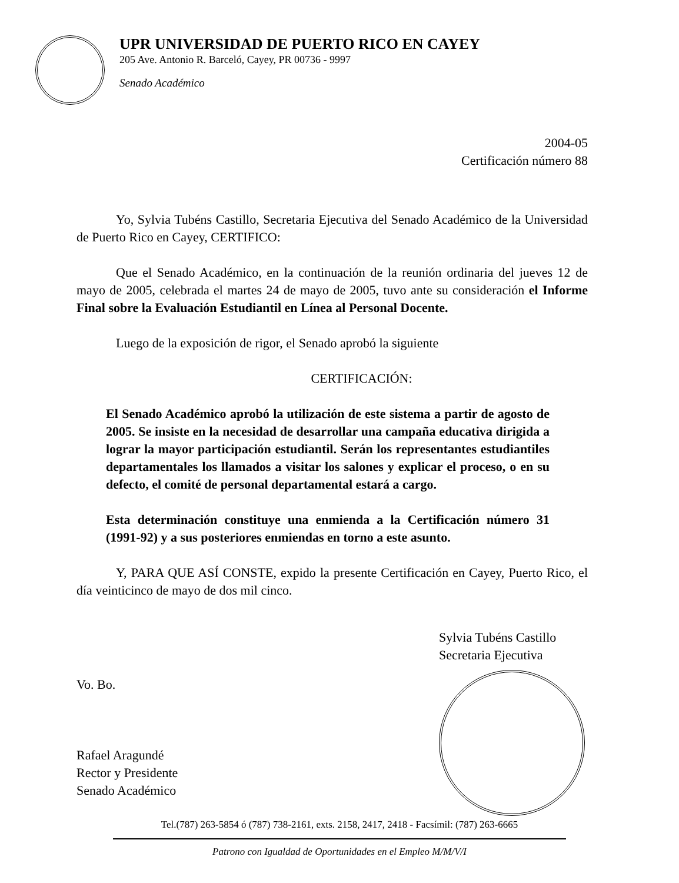UPR UNIVERSIDAD DE PUERTO RICO EN CAYEY
205 Ave. Antonio R. Barceló, Cayey, PR 00736 - 9997
Senado Académico
2004-05
Certificación número 88
Yo, Sylvia Tubéns Castillo, Secretaria Ejecutiva del Senado Académico de la Universidad de Puerto Rico en Cayey, CERTIFICO:
Que el Senado Académico, en la continuación de la reunión ordinaria del jueves 12 de mayo de 2005, celebrada el martes 24 de mayo de 2005, tuvo ante su consideración el Informe Final sobre la Evaluación Estudiantil en Línea al Personal Docente.
Luego de la exposición de rigor, el Senado aprobó la siguiente
CERTIFICACIÓN:
El Senado Académico aprobó la utilización de este sistema a partir de agosto de 2005. Se insiste en la necesidad de desarrollar una campaña educativa dirigida a lograr la mayor participación estudiantil. Serán los representantes estudiantiles departamentales los llamados a visitar los salones y explicar el proceso, o en su defecto, el comité de personal departamental estará a cargo.
Esta determinación constituye una enmienda a la Certificación número 31 (1991-92) y a sus posteriores enmiendas en torno a este asunto.
Y, PARA QUE ASÍ CONSTE, expido la presente Certificación en Cayey, Puerto Rico, el día veinticinco de mayo de dos mil cinco.
Vo. Bo.
Rafael Aragundé
Rector y Presidente
Senado Académico
Sylvia Tubéns Castillo
Secretaria Ejecutiva
Tel.(787) 263-5854 ó (787) 738-2161, exts. 2158, 2417, 2418 - Facsímil: (787) 263-6665
Patrono con Igualdad de Oportunidades en el Empleo M/M/V/I